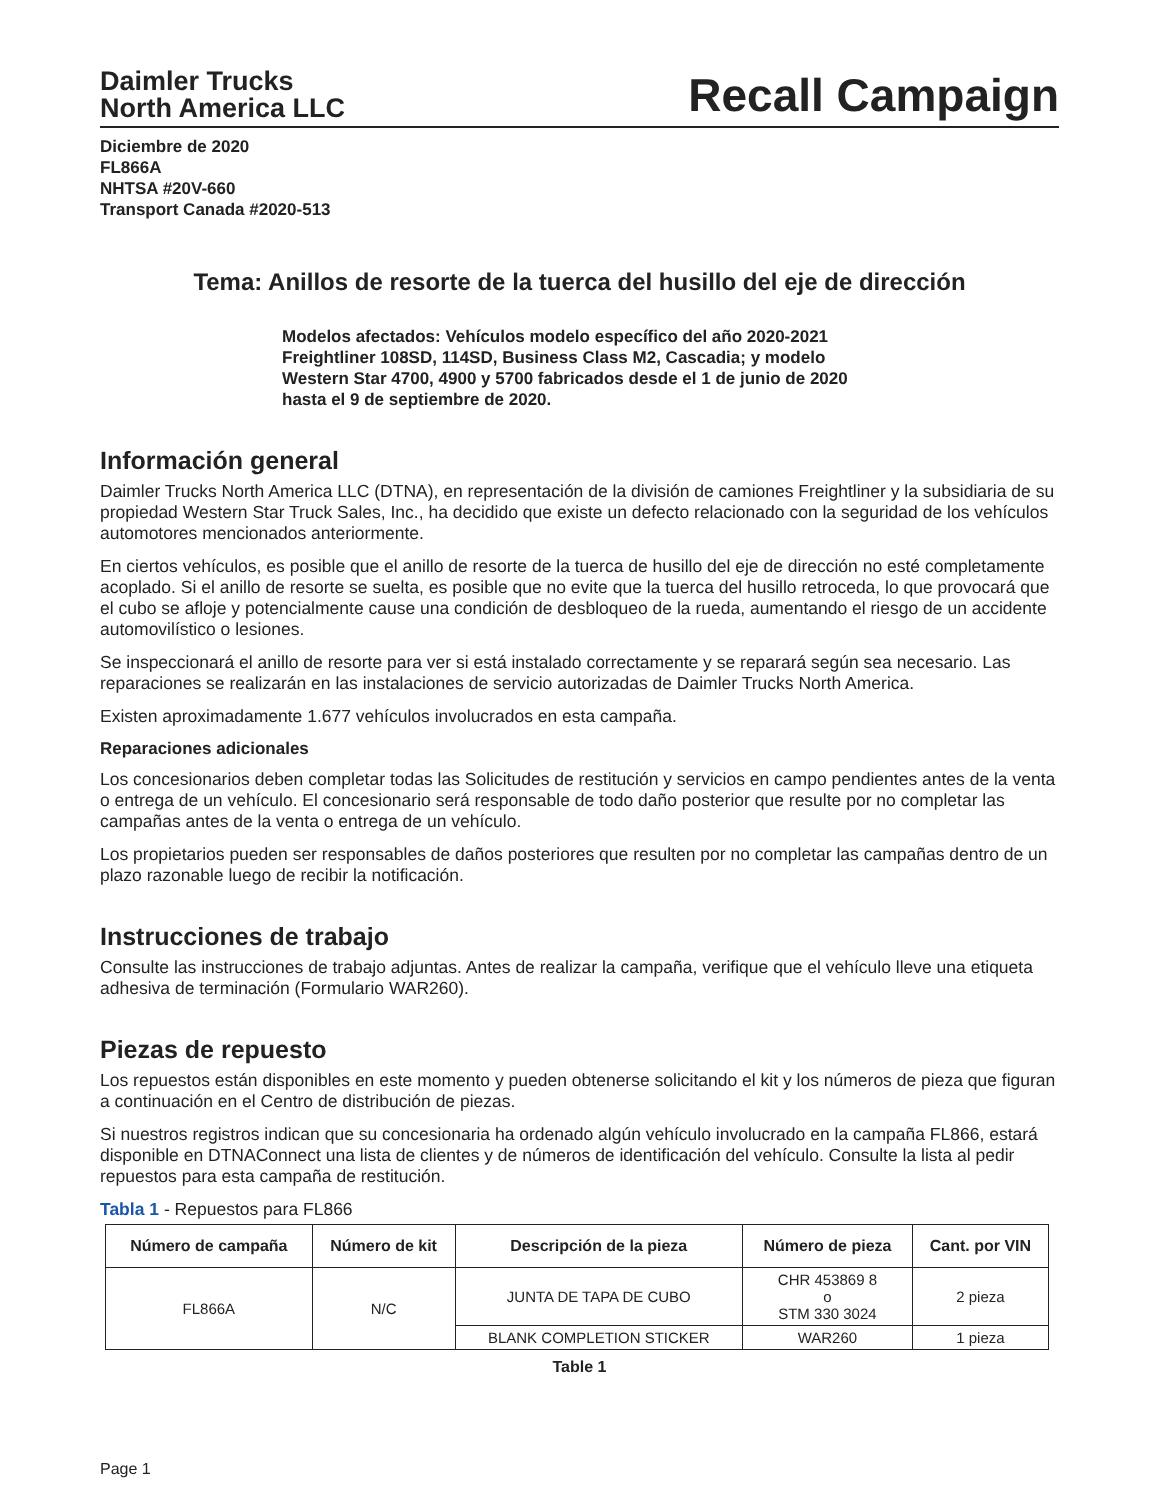Daimler Trucks
North America LLC
Recall Campaign
Diciembre de 2020
FL866A
NHTSA #20V-660
Transport Canada #2020-513
Tema: Anillos de resorte de la tuerca del husillo del eje de dirección
Modelos afectados: Vehículos modelo específico del año 2020-2021 Freightliner 108SD, 114SD, Business Class M2, Cascadia; y modelo Western Star 4700, 4900 y 5700 fabricados desde el 1 de junio de 2020 hasta el 9 de septiembre de 2020.
Información general
Daimler Trucks North America LLC (DTNA), en representación de la división de camiones Freightliner y la subsidiaria de su propiedad Western Star Truck Sales, Inc., ha decidido que existe un defecto relacionado con la seguridad de los vehículos automotores mencionados anteriormente.
En ciertos vehículos, es posible que el anillo de resorte de la tuerca de husillo del eje de dirección no esté completamente acoplado. Si el anillo de resorte se suelta, es posible que no evite que la tuerca del husillo retroceda, lo que provocará que el cubo se afloje y potencialmente cause una condición de desbloqueo de la rueda, aumentando el riesgo de un accidente automovilístico o lesiones.
Se inspeccionará el anillo de resorte para ver si está instalado correctamente y se reparará según sea necesario. Las reparaciones se realizarán en las instalaciones de servicio autorizadas de Daimler Trucks North America.
Existen aproximadamente 1.677 vehículos involucrados en esta campaña.
Reparaciones adicionales
Los concesionarios deben completar todas las Solicitudes de restitución y servicios en campo pendientes antes de la venta o entrega de un vehículo. El concesionario será responsable de todo daño posterior que resulte por no completar las campañas antes de la venta o entrega de un vehículo.
Los propietarios pueden ser responsables de daños posteriores que resulten por no completar las campañas dentro de un plazo razonable luego de recibir la notificación.
Instrucciones de trabajo
Consulte las instrucciones de trabajo adjuntas. Antes de realizar la campaña, verifique que el vehículo lleve una etiqueta adhesiva de terminación (Formulario WAR260).
Piezas de repuesto
Los repuestos están disponibles en este momento y pueden obtenerse solicitando el kit y los números de pieza que figuran a continuación en el Centro de distribución de piezas.
Si nuestros registros indican que su concesionaria ha ordenado algún vehículo involucrado en la campaña FL866, estará disponible en DTNAConnect una lista de clientes y de números de identificación del vehículo. Consulte la lista al pedir repuestos para esta campaña de restitución.
Tabla 1 - Repuestos para FL866
| Número de campaña | Número de kit | Descripción de la pieza | Número de pieza | Cant. por VIN |
| --- | --- | --- | --- | --- |
| FL866A | N/C | JUNTA DE TAPA DE CUBO | CHR 453869 8 o STM 330 3024 | 2 pieza |
| | | BLANK COMPLETION STICKER | WAR260 | 1 pieza |
Table 1
Page 1